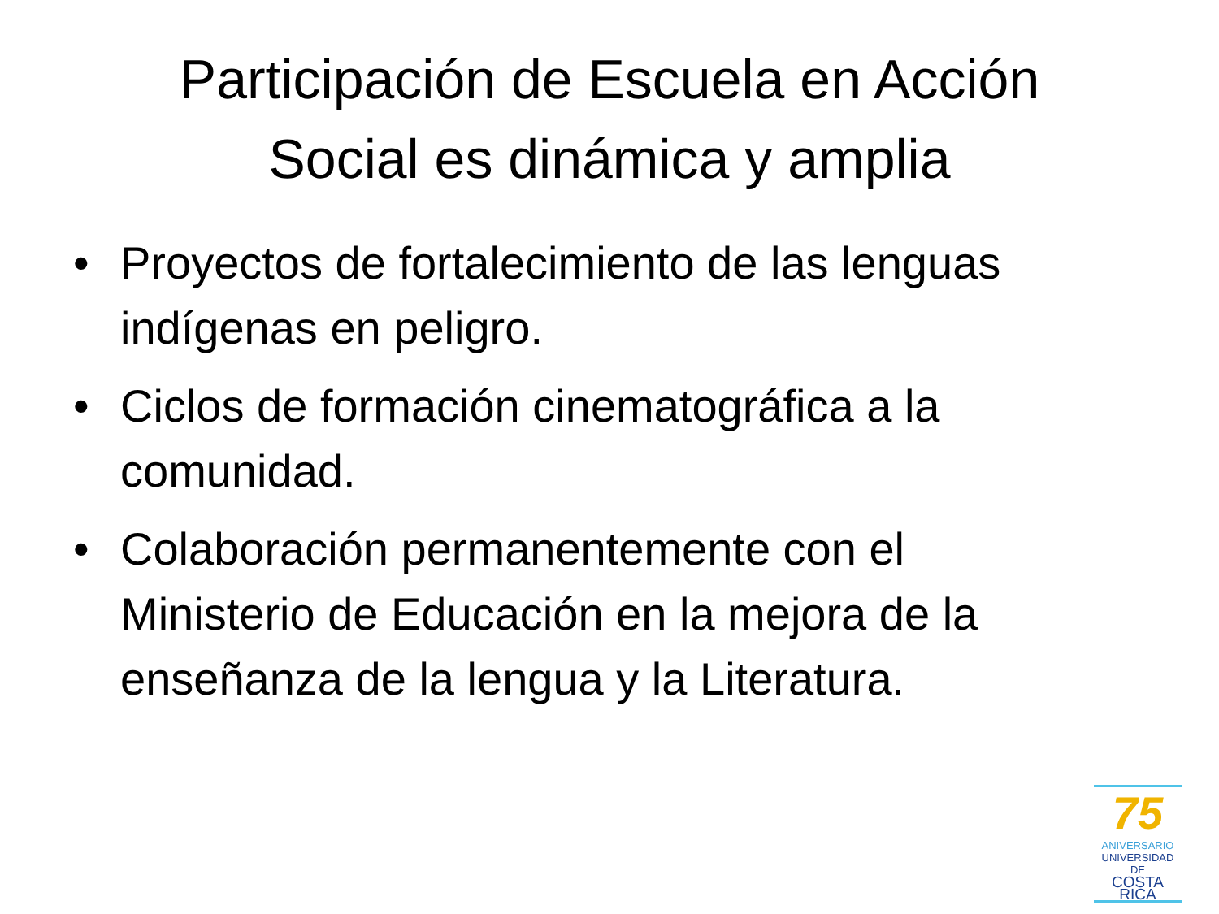Participación de Escuela en Acción
Social es dinámica y amplia
• Proyectos de fortalecimiento de las lenguas indígenas en peligro.
• Ciclos de formación cinematográfica a la comunidad.
• Colaboración permanentemente con el Ministerio de Educación en la mejora de la enseñanza de la lengua y la Literatura.
75
ANIVERSARIO
UNIVERSIDAD DE
COSTA RICA